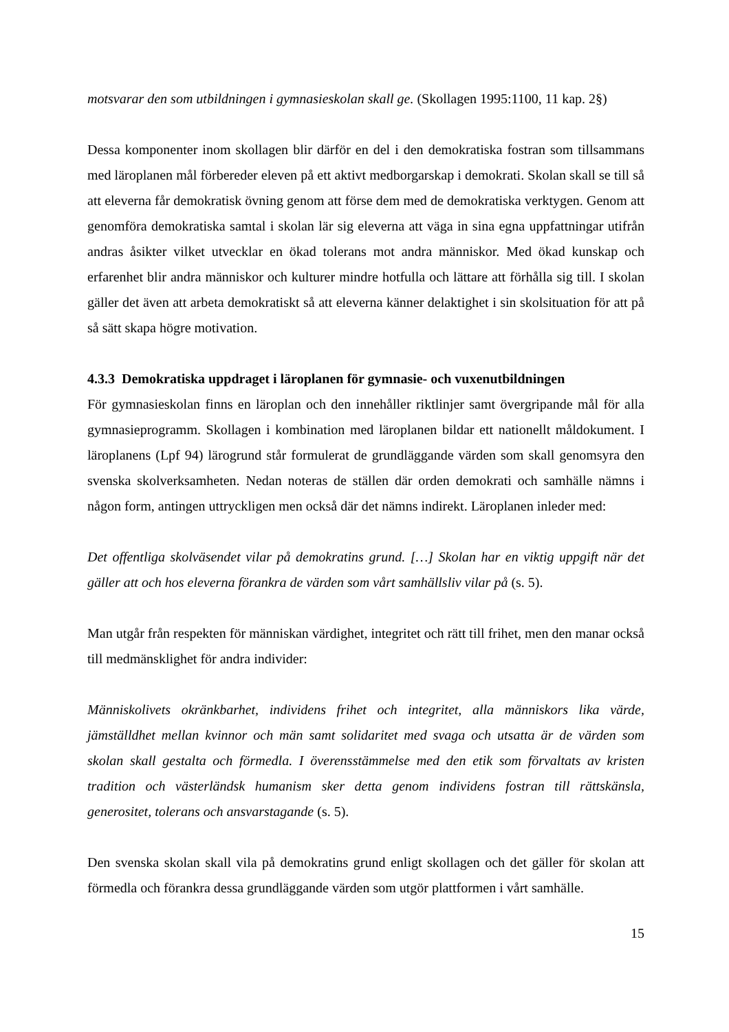motsvarar den som utbildningen i gymnasieskolan skall ge. (Skollagen 1995:1100, 11 kap. 2§)
Dessa komponenter inom skollagen blir därför en del i den demokratiska fostran som tillsammans med läroplanen mål förbereder eleven på ett aktivt medborgarskap i demokrati. Skolan skall se till så att eleverna får demokratisk övning genom att förse dem med de demokratiska verktygen. Genom att genomföra demokratiska samtal i skolan lär sig eleverna att väga in sina egna uppfattningar utifrån andras åsikter vilket utvecklar en ökad tolerans mot andra människor. Med ökad kunskap och erfarenhet blir andra människor och kulturer mindre hotfulla och lättare att förhålla sig till. I skolan gäller det även att arbeta demokratiskt så att eleverna känner delaktighet i sin skolsituation för att på så sätt skapa högre motivation.
4.3.3 Demokratiska uppdraget i läroplanen för gymnasie- och vuxenutbildningen
För gymnasieskolan finns en läroplan och den innehåller riktlinjer samt övergripande mål för alla gymnasieprogramm. Skollagen i kombination med läroplanen bildar ett nationellt måldokument. I läroplanens (Lpf 94) lärogrund står formulerat de grundläggande värden som skall genomsyra den svenska skolverksamheten. Nedan noteras de ställen där orden demokrati och samhälle nämns i någon form, antingen uttryckligen men också där det nämns indirekt. Läroplanen inleder med:
Det offentliga skolväsendet vilar på demokratins grund. […] Skolan har en viktig uppgift när det gäller att och hos eleverna förankra de värden som vårt samhällsliv vilar på (s. 5).
Man utgår från respekten för människan värdighet, integritet och rätt till frihet, men den manar också till medmänsklighet för andra individer:
Människolivets okränkbarhet, individens frihet och integritet, alla människors lika värde, jämställdhet mellan kvinnor och män samt solidaritet med svaga och utsatta är de värden som skolan skall gestalta och förmedla. I överensstämmelse med den etik som förvaltats av kristen tradition och västerländsk humanism sker detta genom individens fostran till rättskänsla, generositet, tolerans och ansvarstagande (s. 5).
Den svenska skolan skall vila på demokratins grund enligt skollagen och det gäller för skolan att förmedla och förankra dessa grundläggande värden som utgör plattformen i vårt samhälle.
15